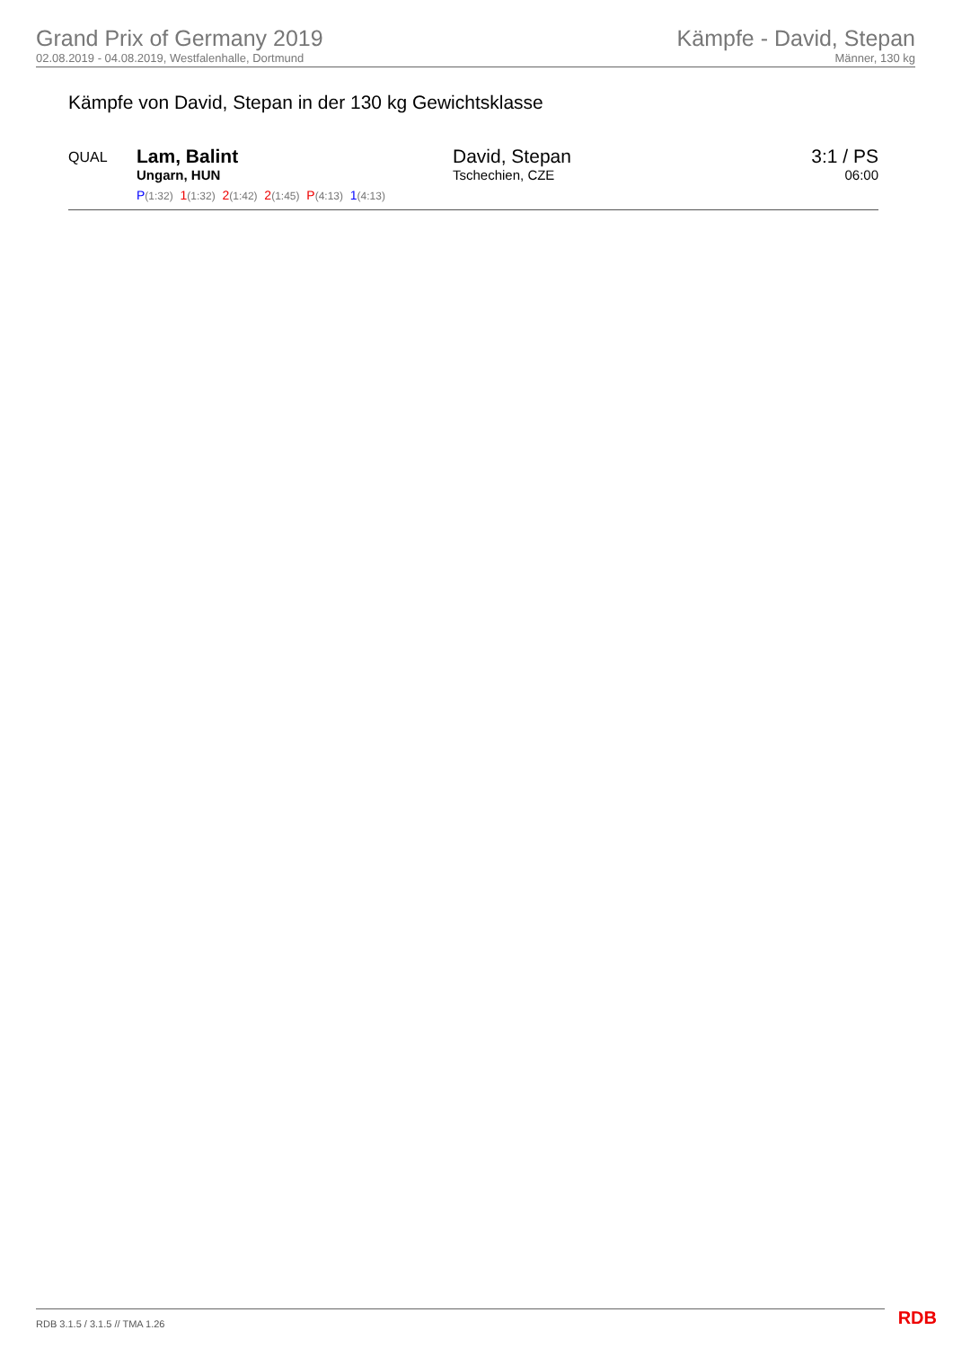Grand Prix of Germany 2019
02.08.2019 - 04.08.2019, Westfalenhalle, Dortmund
Kämpfe - David, Stepan
Männer, 130 kg
Kämpfe von David, Stepan in der 130 kg Gewichtsklasse
| QUAL | Lam, Balint Ungarn, HUN P (1:32) 1 (1:32) 2 (1:42) 2 (1:45) P (4:13) 1 (4:13) | David, Stepan Tschechien, CZE | 3:1 / PS 06:00 |
RDB 3.1.5 / 3.1.5 // TMA 1.26 RDB